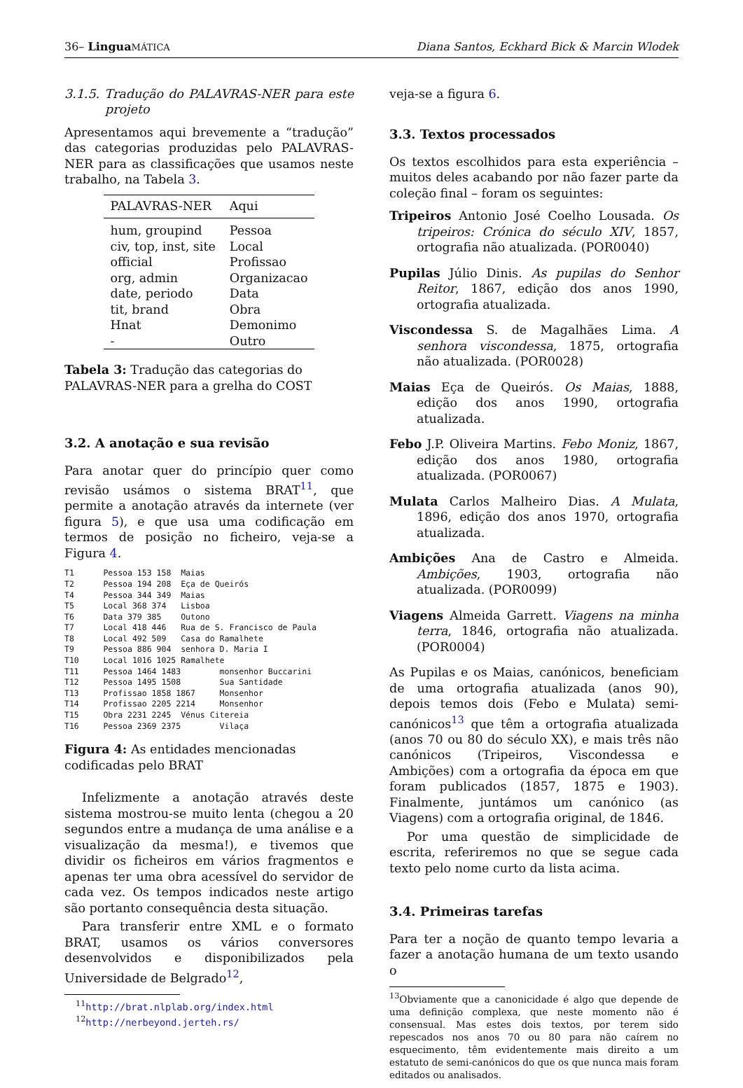36– Lingua MÁTICA Diana Santos, Eckhard Bick & Marcin Wlodek
3.1.5. Tradução do PALAVRAS-NER para este projeto
Apresentamos aqui brevemente a “tradução” das categorias produzidas pelo PALAVRAS-NER para as classificações que usamos neste trabalho, na Tabela 3.
| PALAVRAS-NER | Aqui |
| --- | --- |
| hum, groupind | Pessoa |
| civ, top, inst, site | Local |
| official | Profissao |
| org, admin | Organizacao |
| date, periodo | Data |
| tit, brand | Obra |
| Hnat | Demonimo |
| - | Outro |
Tabela 3: Tradução das categorias do PALAVRAS-NER para a grelha do COST
3.2. A anotação e sua revisão
Para anotar quer do princípio quer como revisão usámos o sistema BRAT<sup>11</sup>, que permite a anotação através da internete (ver figura 5), e que usa uma codificação em termos de posição no ficheiro, veja-se a Figura 4.
T1      Pessoa 153 158  Maias
T2      Pessoa 194 208  Eça de Queirós
T4      Pessoa 344 349  Maias
T5      Local 368 374   Lisboa
T6      Data 379 385    Outono
T7      Local 418 446   Rua de S. Francisco de Paula
T8      Local 492 509   Casa do Ramalhete
T9      Pessoa 886 904  senhora D. Maria I
T10     Local 1016 1025 Ramalhete
T11     Pessoa 1464 1483        monsenhor Buccarini
T12     Pessoa 1495 1508        Sua Santidade
T13     Profissao 1858 1867     Monsenhor
T14     Profissao 2205 2214     Monsenhor
T15     Obra 2231 2245  Vénus Citereia
T16     Pessoa 2369 2375        Vilaça
Figura 4: As entidades mencionadas codificadas pelo BRAT
Infelizmente a anotação através deste sistema mostrou-se muito lenta (chegou a 20 segundos entre a mudança de uma análise e a visualização da mesma!), e tivemos que dividir os ficheiros em vários fragmentos e apenas ter uma obra acessível do servidor de cada vez. Os tempos indicados neste artigo são portanto consequência desta situação.
Para transferir entre XML e o formato BRAT, usamos os vários conversores desenvolvidos e disponibilizados pela Universidade de Belgrado<sup>12</sup>,
<sup>11</sup> http://brat.nlplab.org/index.html
<sup>12</sup> http://nerbeyond.jerteh.rs/
veja-se a figura 6.
3.3. Textos processados
Os textos escolhidos para esta experiência – muitos deles acabando por não fazer parte da coleção final – foram os seguintes:
Tripeiros Antonio José Coelho Lousada. Os tripeiros: Crónica do século XIV, 1857, ortografia não atualizada. (POR0040)
Pupilas Júlio Dinis. As pupilas do Senhor Reitor, 1867, edição dos anos 1990, ortografia atualizada.
Viscondessa S. de Magalhães Lima. A senhora viscondessa, 1875, ortografia não atualizada. (POR0028)
Maias Eça de Queirós. Os Maias, 1888, edição dos anos 1990, ortografia atualizada.
Febo J.P. Oliveira Martins. Febo Moniz, 1867, edição dos anos 1980, ortografia atualizada. (POR0067)
Mulata Carlos Malheiro Dias. A Mulata, 1896, edição dos anos 1970, ortografia atualizada.
Ambições Ana de Castro e Almeida. Ambições, 1903, ortografia não atualizada. (POR0099)
Viagens Almeida Garrett. Viagens na minha terra, 1846, ortografia não atualizada. (POR0004)
As Pupilas e os Maias, canónicos, beneficiam de uma ortografia atualizada (anos 90), depois temos dois (Febo e Mulata) semi-canónicos<sup>13</sup> que têm a ortografia atualizada (anos 70 ou 80 do século XX), e mais três não canónicos (Tripeiros, Viscondessa e Ambições) com a ortografia da época em que foram publicados (1857, 1875 e 1903). Finalmente, juntámos um canónico (as Viagens) com a ortografia original, de 1846.
Por uma questão de simplicidade de escrita, referiremos no que se segue cada texto pelo nome curto da lista acima.
3.4. Primeiras tarefas
Para ter a noção de quanto tempo levaria a fazer a anotação humana de um texto usando o
<sup>13</sup> Obviamente que a canonicidade é algo que depende de uma definição complexa, que neste momento não é consensual. Mas estes dois textos, por terem sido repescados nos anos 70 ou 80 para não caírem no esquecimento, têm evidentemente mais direito a um estatuto de semi-canónicos do que os que nunca mais foram editados ou analisados.